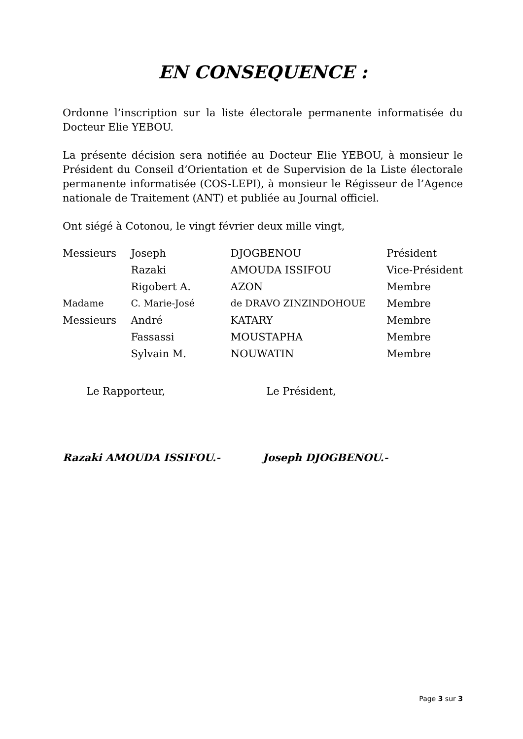EN CONSEQUENCE :
Ordonne l’inscription sur la liste électorale permanente informatisée du Docteur Elie YEBOU.
La présente décision sera notifiée au Docteur Elie YEBOU, à monsieur le Président du Conseil d’Orientation et de Supervision de la Liste électorale permanente informatisée (COS-LEPI), à monsieur le Régisseur de l’Agence nationale de Traitement (ANT) et publiée au Journal officiel.
Ont siégé à Cotonou, le vingt février deux mille vingt,
| Messieurs | Joseph | DJOGBENOU | Président |
| | Razaki | AMOUDA ISSIFOU | Vice-Président |
| | Rigobert A. | AZON | Membre |
| Madame | C. Marie-José | de DRAVO ZINZINDOHOUE | Membre |
| Messieurs | André | KATARY | Membre |
| | Fassassi | MOUSTAPHA | Membre |
| | Sylvain M. | NOUWATIN | Membre |
Le Rapporteur, Le Président,
Razaki AMOUDA ISSIFOU.- Joseph DJOGBENOU.-
Page 3 sur 3